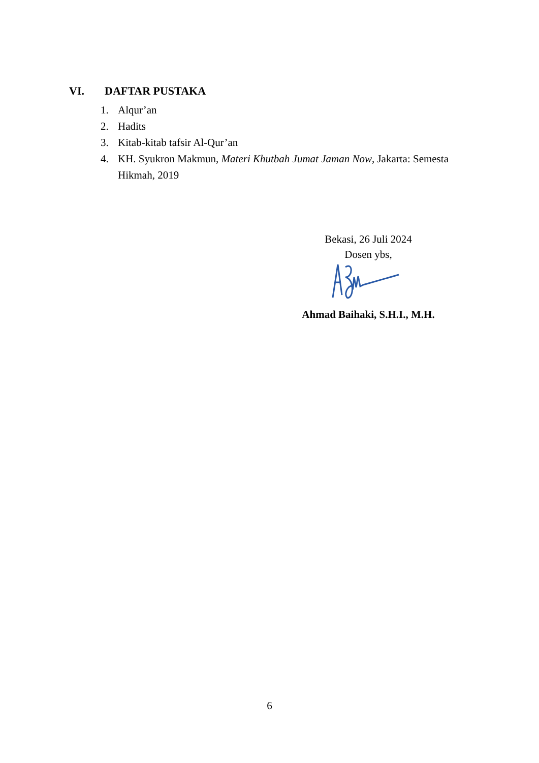VI. DAFTAR PUSTAKA
1. Alqur’an
2. Hadits
3. Kitab-kitab tafsir Al-Qur’an
4. KH. Syukron Makmun, Materi Khutbah Jumat Jaman Now, Jakarta: Semesta Hikmah, 2019
Bekasi, 26 Juli 2024
Dosen ybs,
Ahmad Baihaki, S.H.I., M.H.
6